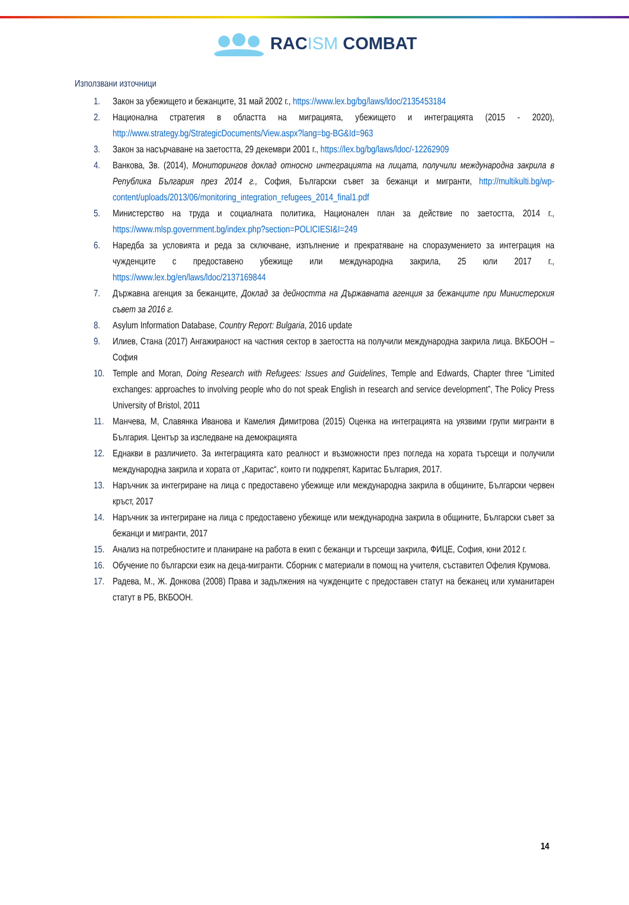RACISM COMBAT
Използвани източници
1. Закон за убежището и бежанците, 31 май 2002 г., https://www.lex.bg/bg/laws/ldoc/2135453184
2. Национална стратегия в областта на миграцията, убежището и интеграцията (2015 - 2020), http://www.strategy.bg/StrategicDocuments/View.aspx?lang=bg-BG&Id=963
3. Закон за насърчаване на заетостта, 29 декември 2001 г., https://lex.bg/bg/laws/ldoc/-12262909
4. Ванкова, Зв. (2014), Мониторингов доклад относно интеграцията на лицата, получили международна закрила в Република България през 2014 г., София, Български съвет за бежанци и мигранти, http://multikulti.bg/wp-content/uploads/2013/06/monitoring_integration_refugees_2014_final1.pdf
5. Министерство на труда и социалната политика, Национален план за действие по заетостта, 2014 г., https://www.mlsp.government.bg/index.php?section=POLICIESI&I=249
6. Наредба за условията и реда за сключване, изпълнение и прекратяване на споразумението за интеграция на чужденците с предоставено убежище или международна закрила, 25 юли 2017 г., https://www.lex.bg/en/laws/ldoc/2137169844
7. Държавна агенция за бежанците, Доклад за дейността на Държавната агенция за бежанците при Министерския съвет за 2016 г.
8. Asylum Information Database, Country Report: Bulgaria, 2016 update
9. Илиев, Стана (2017) Ангажираност на частния сектор в заетостта на получили международна закрила лица. ВКБООН – София
10. Temple and Moran, Doing Research with Refugees: Issues and Guidelines, Temple and Edwards, Chapter three “Limited exchanges: approaches to involving people who do not speak English in research and service development”, The Policy Press University of Bristol, 2011
11. Манчева, М, Славянка Иванова и Камелия Димитрова (2015) Оценка на интеграцията на уязвими групи мигранти в България. Център за изследване на демокрацията
12. Еднакви в различието. За интеграцията като реалност и възможности през погледа на хората търсещи и получили международна закрила и хората от „Каритас“, които ги подкрепят, Каритас България, 2017.
13. Наръчник за интегриране на лица с предоставено убежище или международна закрила в общините, Български червен кръст, 2017
14. Наръчник за интегриране на лица с предоставено убежище или международна закрила в общините, Български съвет за бежанци и мигранти, 2017
15. Анализ на потребностите и планиране на работа в екип с бежанци и търсещи закрила, ФИЦЕ, София, юни 2012 г.
16. Обучение по български език на деца-мигранти. Сборник с материали в помощ на учителя, съставител Офелия Крумова.
17. Радева, М., Ж. Донкова (2008) Права и задължения на чужденците с предоставен статут на бежанец или хуманитарен статут в РБ, ВКБООН.
14